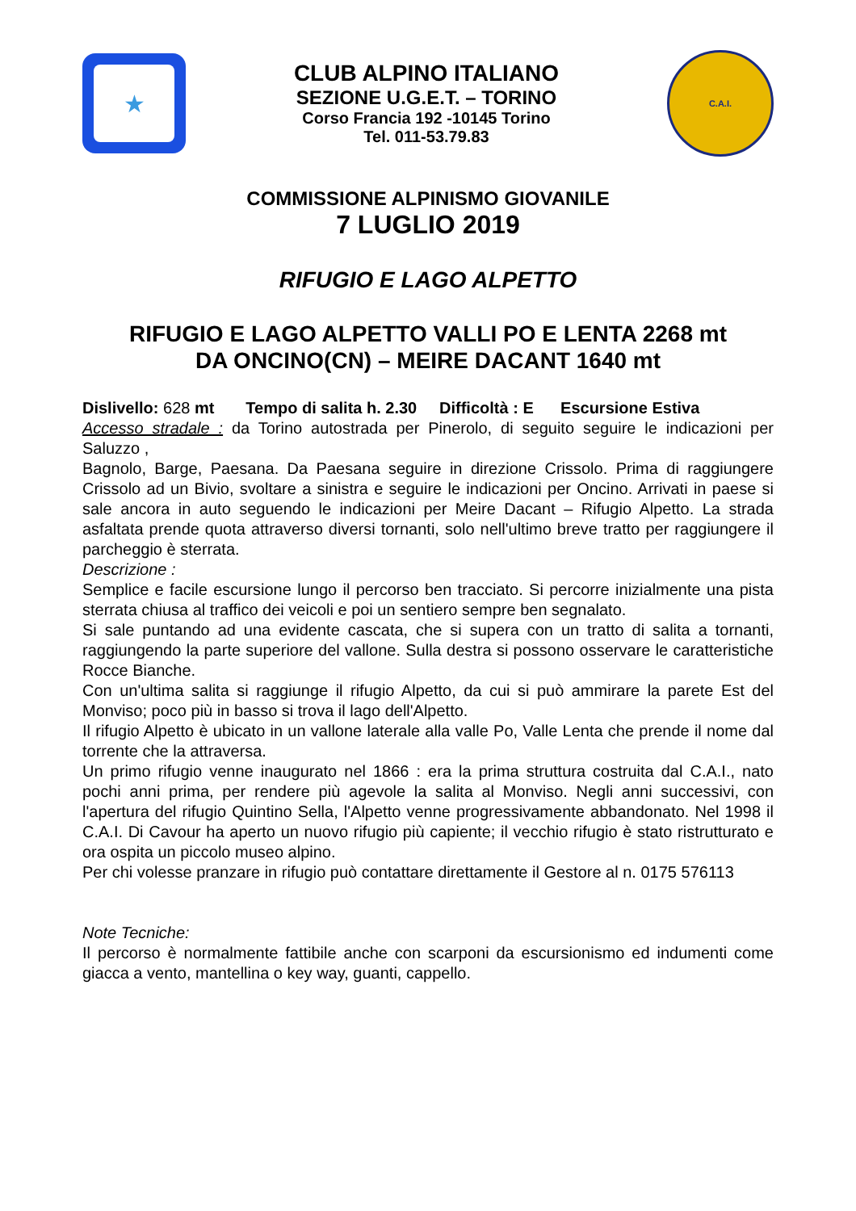★
CLUB ALPINO ITALIANO
SEZIONE U.G.E.T. – TORINO
Corso Francia 192 -10145 Torino
Tel. 011-53.79.83
C.A.I.
COMMISSIONE ALPINISMO GIOVANILE
7 LUGLIO 2019
RIFUGIO E LAGO ALPETTO
RIFUGIO E LAGO ALPETTO VALLI PO E LENTA 2268 mt
DA ONCINO(CN) – MEIRE DACANT 1640 mt
Dislivello: 628 mt Tempo di salita h. 2.30 Difficoltà : E Escursione Estiva
Accesso stradale : da Torino autostrada per Pinerolo, di seguito seguire le indicazioni per Saluzzo ,
Bagnolo, Barge, Paesana. Da Paesana seguire in direzione Crissolo. Prima di raggiungere Crissolo ad un Bivio, svoltare a sinistra e seguire le indicazioni per Oncino. Arrivati in paese si sale ancora in auto seguendo le indicazioni per Meire Dacant – Rifugio Alpetto. La strada asfaltata prende quota attraverso diversi tornanti, solo nell'ultimo breve tratto per raggiungere il parcheggio è sterrata.
Descrizione :
Semplice e facile escursione lungo il percorso ben tracciato. Si percorre inizialmente una pista sterrata chiusa al traffico dei veicoli e poi un sentiero sempre ben segnalato.
Si sale puntando ad una evidente cascata, che si supera con un tratto di salita a tornanti, raggiungendo la parte superiore del vallone. Sulla destra si possono osservare le caratteristiche Rocce Bianche.
Con un'ultima salita si raggiunge il rifugio Alpetto, da cui si può ammirare la parete Est del Monviso; poco più in basso si trova il lago dell'Alpetto.
Il rifugio Alpetto è ubicato in un vallone laterale alla valle Po, Valle Lenta che prende il nome dal torrente che la attraversa.
Un primo rifugio venne inaugurato nel 1866 : era la prima struttura costruita dal C.A.I., nato pochi anni prima, per rendere più agevole la salita al Monviso. Negli anni successivi, con l'apertura del rifugio Quintino Sella, l'Alpetto venne progressivamente abbandonato. Nel 1998 il C.A.I. Di Cavour ha aperto un nuovo rifugio più capiente; il vecchio rifugio è stato ristrutturato e ora ospita un piccolo museo alpino.
Per chi volesse pranzare in rifugio può contattare direttamente il Gestore al n. 0175 576113
Note Tecniche:
Il percorso è normalmente fattibile anche con scarponi da escursionismo ed indumenti come giacca a vento, mantellina o key way, guanti, cappello.